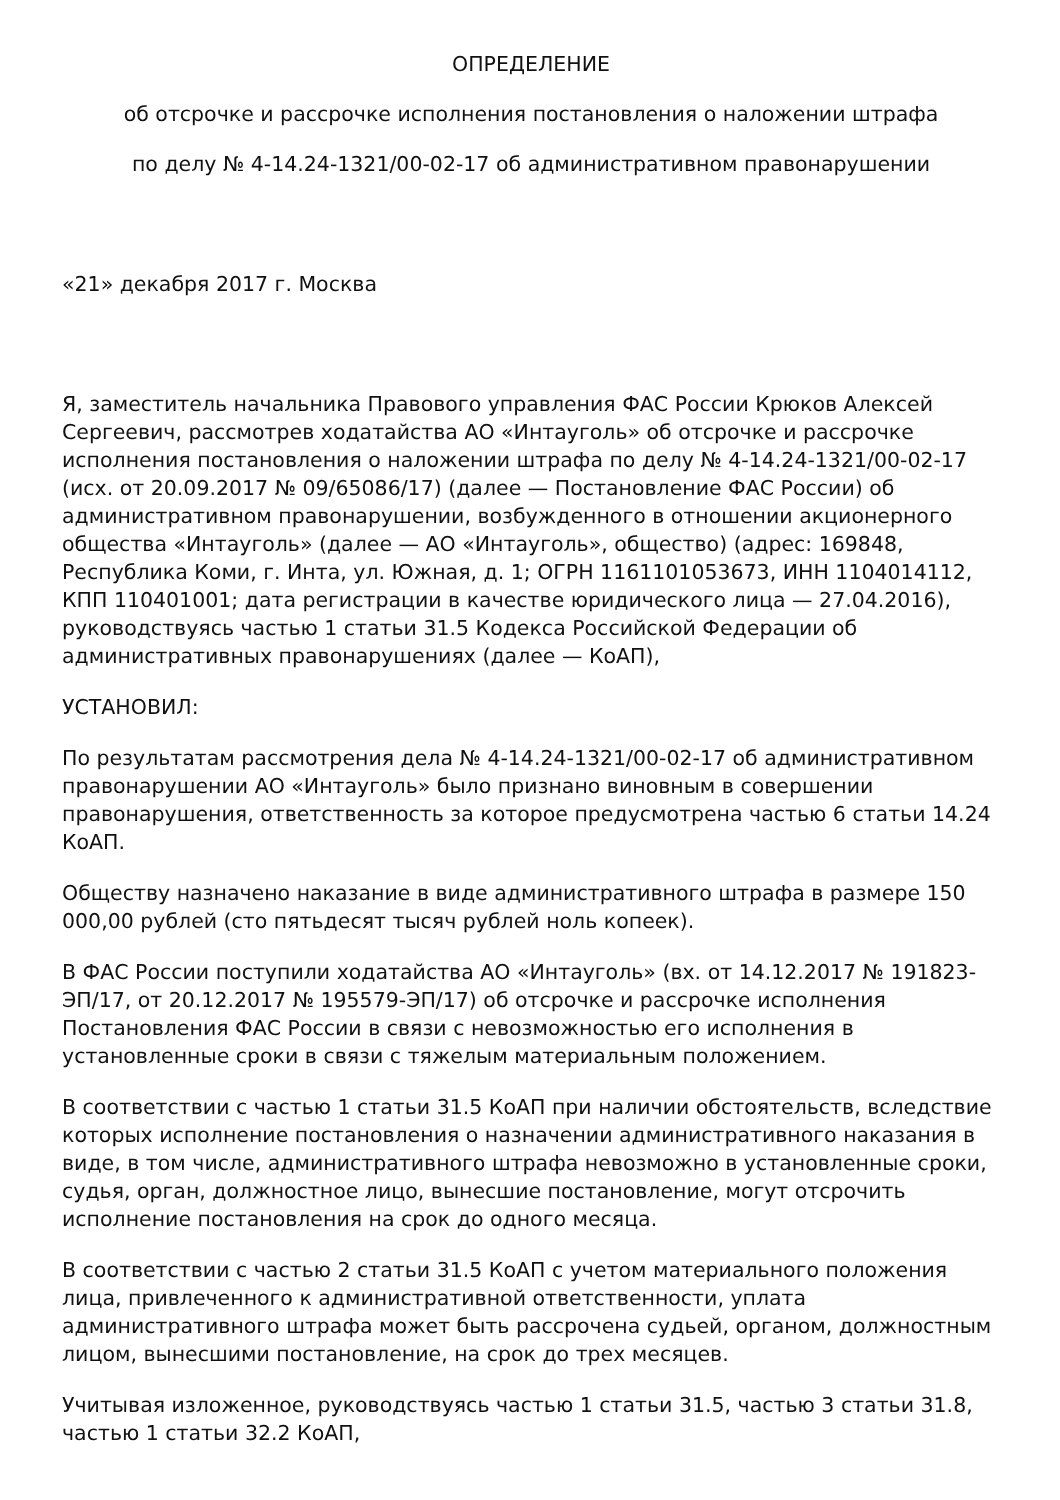ОПРЕДЕЛЕНИЕ
об отсрочке и рассрочке исполнения постановления о наложении штрафа
по делу № 4-14.24-1321/00-02-17 об административном правонарушении
«21» декабря 2017 г. Москва
Я, заместитель начальника Правового управления ФАС России Крюков Алексей Сергеевич, рассмотрев ходатайства АО «Интауголь» об отсрочке и рассрочке исполнения постановления о наложении штрафа по делу № 4-14.24-1321/00-02-17 (исх. от 20.09.2017 № 09/65086/17) (далее — Постановление ФАС России) об административном правонарушении, возбужденного в отношении акционерного общества «Интауголь» (далее — АО «Интауголь», общество) (адрес: 169848, Республика Коми, г. Инта, ул. Южная, д. 1; ОГРН 1161101053673, ИНН 1104014112, КПП 110401001; дата регистрации в качестве юридического лица — 27.04.2016), руководствуясь частью 1 статьи 31.5 Кодекса Российской Федерации об административных правонарушениях (далее — КоАП),
УСТАНОВИЛ:
По результатам рассмотрения дела № 4-14.24-1321/00-02-17 об административном правонарушении АО «Интауголь» было признано виновным в совершении правонарушения, ответственность за которое предусмотрена частью 6 статьи 14.24 КоАП.
Обществу назначено наказание в виде административного штрафа в размере 150 000,00 рублей (сто пятьдесят тысяч рублей ноль копеек).
В ФАС России поступили ходатайства АО «Интауголь» (вх. от 14.12.2017 № 191823-ЭП/17, от 20.12.2017 № 195579-ЭП/17) об отсрочке и рассрочке исполнения Постановления ФАС России в связи с невозможностью его исполнения в установленные сроки в связи с тяжелым материальным положением.
В соответствии с частью 1 статьи 31.5 КоАП при наличии обстоятельств, вследствие которых исполнение постановления о назначении административного наказания в виде, в том числе, административного штрафа невозможно в установленные сроки, судья, орган, должностное лицо, вынесшие постановление, могут отсрочить исполнение постановления на срок до одного месяца.
В соответствии с частью 2 статьи 31.5 КоАП с учетом материального положения лица, привлеченного к административной ответственности, уплата административного штрафа может быть рассрочена судьей, органом, должностным лицом, вынесшими постановление, на срок до трех месяцев.
Учитывая изложенное, руководствуясь частью 1 статьи 31.5, частью 3 статьи 31.8, частью 1 статьи 32.2 КоАП,